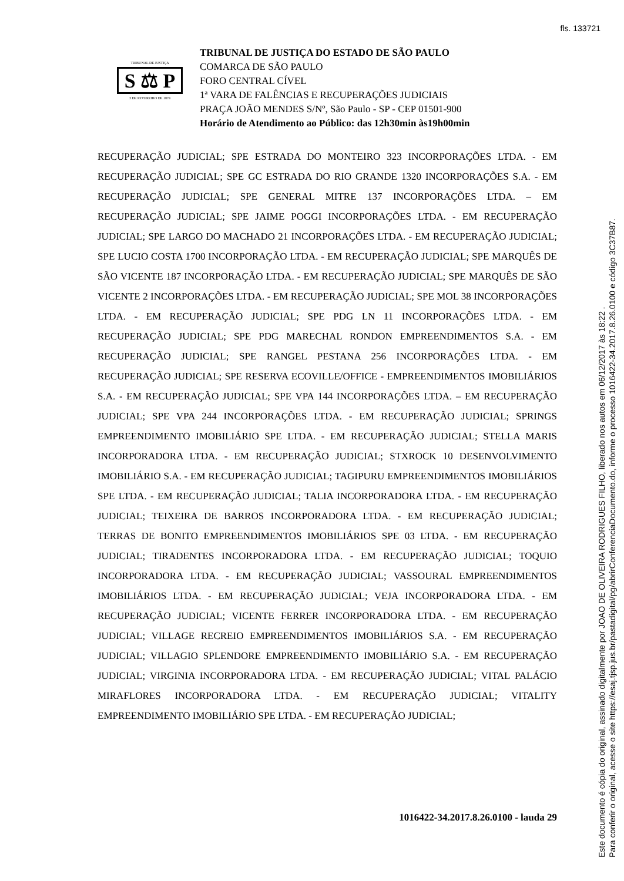fls. 133721
TRIBUNAL DE JUSTIÇA
S ⚖ P
3 DE FEVEREIRO DE 1874
TRIBUNAL DE JUSTIÇA DO ESTADO DE SÃO PAULO
COMARCA DE SÃO PAULO
FORO CENTRAL CÍVEL
1ª VARA DE FALÊNCIAS E RECUPERAÇÕES JUDICIAIS
PRAÇA JOÃO MENDES S/Nº, São Paulo - SP - CEP 01501-900
Horário de Atendimento ao Público: das 12h30min às19h00min
RECUPERAÇÃO JUDICIAL; SPE ESTRADA DO MONTEIRO 323 INCORPORAÇÕES LTDA. - EM RECUPERAÇÃO JUDICIAL; SPE GC ESTRADA DO RIO GRANDE 1320 INCORPORAÇÕES S.A. - EM RECUPERAÇÃO JUDICIAL; SPE GENERAL MITRE 137 INCORPORAÇÕES LTDA. – EM RECUPERAÇÃO JUDICIAL; SPE JAIME POGGI INCORPORAÇÕES LTDA. - EM RECUPERAÇÃO JUDICIAL; SPE LARGO DO MACHADO 21 INCORPORAÇÕES LTDA. - EM RECUPERAÇÃO JUDICIAL; SPE LUCIO COSTA 1700 INCORPORAÇÃO LTDA. - EM RECUPERAÇÃO JUDICIAL; SPE MARQUÊS DE SÃO VICENTE 187 INCORPORAÇÃO LTDA. - EM RECUPERAÇÃO JUDICIAL; SPE MARQUÊS DE SÃO VICENTE 2 INCORPORAÇÕES LTDA. - EM RECUPERAÇÃO JUDICIAL; SPE MOL 38 INCORPORAÇÕES LTDA. - EM RECUPERAÇÃO JUDICIAL; SPE PDG LN 11 INCORPORAÇÕES LTDA. - EM RECUPERAÇÃO JUDICIAL; SPE PDG MARECHAL RONDON EMPREENDIMENTOS S.A. - EM RECUPERAÇÃO JUDICIAL; SPE RANGEL PESTANA 256 INCORPORAÇÕES LTDA. - EM RECUPERAÇÃO JUDICIAL; SPE RESERVA ECOVILLE/OFFICE - EMPREENDIMENTOS IMOBILIÁRIOS S.A. - EM RECUPERAÇÃO JUDICIAL; SPE VPA 144 INCORPORAÇÕES LTDA. – EM RECUPERAÇÃO JUDICIAL; SPE VPA 244 INCORPORAÇÕES LTDA. - EM RECUPERAÇÃO JUDICIAL; SPRINGS EMPREENDIMENTO IMOBILIÁRIO SPE LTDA. - EM RECUPERAÇÃO JUDICIAL; STELLA MARIS INCORPORADORA LTDA. - EM RECUPERAÇÃO JUDICIAL; STXROCK 10 DESENVOLVIMENTO IMOBILIÁRIO S.A. - EM RECUPERAÇÃO JUDICIAL; TAGIPURU EMPREENDIMENTOS IMOBILIÁRIOS SPE LTDA. - EM RECUPERAÇÃO JUDICIAL; TALIA INCORPORADORA LTDA. - EM RECUPERAÇÃO JUDICIAL; TEIXEIRA DE BARROS INCORPORADORA LTDA. - EM RECUPERAÇÃO JUDICIAL; TERRAS DE BONITO EMPREENDIMENTOS IMOBILIÁRIOS SPE 03 LTDA. - EM RECUPERAÇÃO JUDICIAL; TIRADENTES INCORPORADORA LTDA. - EM RECUPERAÇÃO JUDICIAL; TOQUIO INCORPORADORA LTDA. - EM RECUPERAÇÃO JUDICIAL; VASSOURAL EMPREENDIMENTOS IMOBILIÁRIOS LTDA. - EM RECUPERAÇÃO JUDICIAL; VEJA INCORPORADORA LTDA. - EM RECUPERAÇÃO JUDICIAL; VICENTE FERRER INCORPORADORA LTDA. - EM RECUPERAÇÃO JUDICIAL; VILLAGE RECREIO EMPREENDIMENTOS IMOBILIÁRIOS S.A. - EM RECUPERAÇÃO JUDICIAL; VILLAGIO SPLENDORE EMPREENDIMENTO IMOBILIÁRIO S.A. - EM RECUPERAÇÃO JUDICIAL; VIRGINIA INCORPORADORA LTDA. - EM RECUPERAÇÃO JUDICIAL; VITAL PALÁCIO MIRAFLORES INCORPORADORA LTDA. - EM RECUPERAÇÃO JUDICIAL; VITALITY EMPREENDIMENTO IMOBILIÁRIO SPE LTDA. - EM RECUPERAÇÃO JUDICIAL;
1016422-34.2017.8.26.0100 - lauda 29
Este documento é cópia do original, assinado digitalmente por JOAO DE OLIVEIRA RODRIGUES FILHO, liberado nos autos em 06/12/2017 às 18:22 .
Para conferir o original, acesse o site https://esaj.tjsp.jus.br/pastadigital/pg/abrirConferenciaDocumento.do, informe o processo 1016422-34.2017.8.26.0100 e código 3C37B87.